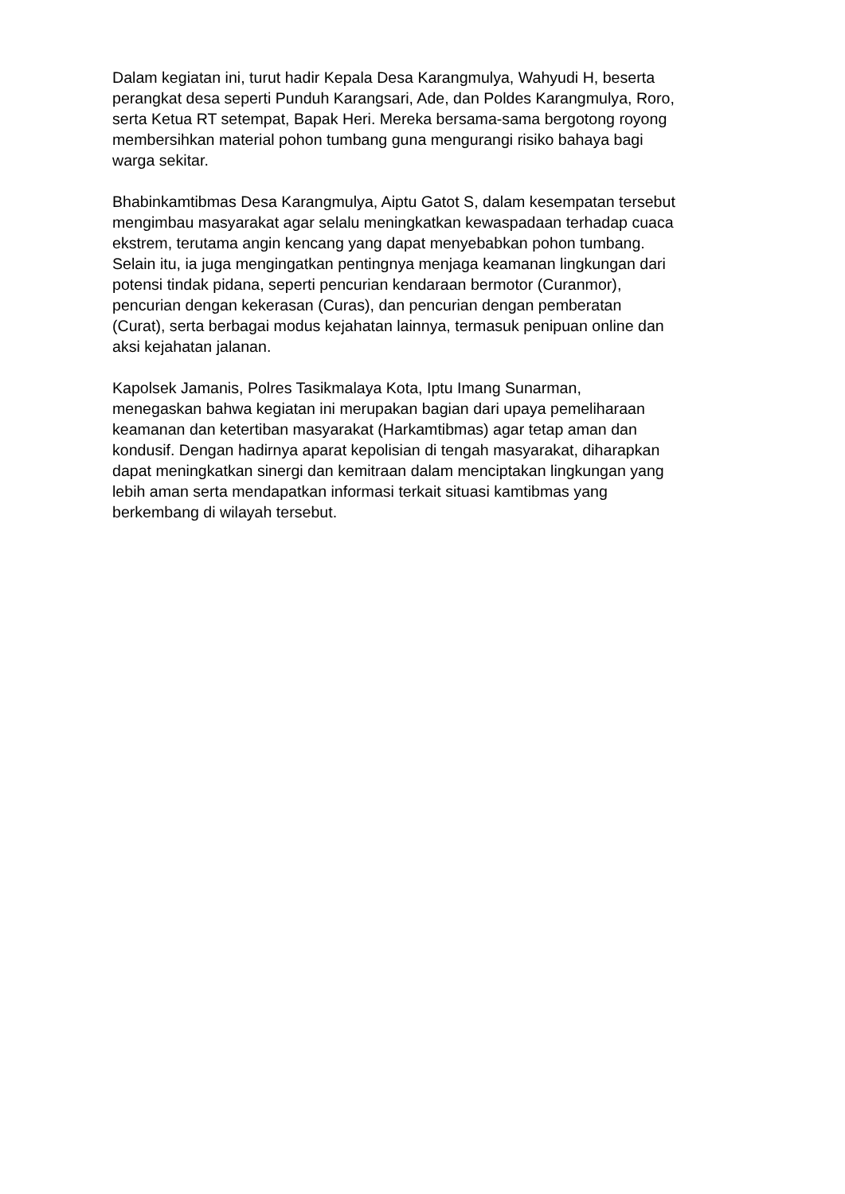Dalam kegiatan ini, turut hadir Kepala Desa Karangmulya, Wahyudi H, beserta
perangkat desa seperti Punduh Karangsari, Ade, dan Poldes Karangmulya, Roro,
serta Ketua RT setempat, Bapak Heri. Mereka bersama-sama bergotong royong
membersihkan material pohon tumbang guna mengurangi risiko bahaya bagi
warga sekitar.
Bhabinkamtibmas Desa Karangmulya, Aiptu Gatot S, dalam kesempatan tersebut
mengimbau masyarakat agar selalu meningkatkan kewaspadaan terhadap cuaca
ekstrem, terutama angin kencang yang dapat menyebabkan pohon tumbang.
Selain itu, ia juga mengingatkan pentingnya menjaga keamanan lingkungan dari
potensi tindak pidana, seperti pencurian kendaraan bermotor (Curanmor),
pencurian dengan kekerasan (Curas), dan pencurian dengan pemberatan
(Curat), serta berbagai modus kejahatan lainnya, termasuk penipuan online dan
aksi kejahatan jalanan.
Kapolsek Jamanis, Polres Tasikmalaya Kota, Iptu Imang Sunarman,
menegaskan bahwa kegiatan ini merupakan bagian dari upaya pemeliharaan
keamanan dan ketertiban masyarakat (Harkamtibmas) agar tetap aman dan
kondusif. Dengan hadirnya aparat kepolisian di tengah masyarakat, diharapkan
dapat meningkatkan sinergi dan kemitraan dalam menciptakan lingkungan yang
lebih aman serta mendapatkan informasi terkait situasi kamtibmas yang
berkembang di wilayah tersebut.